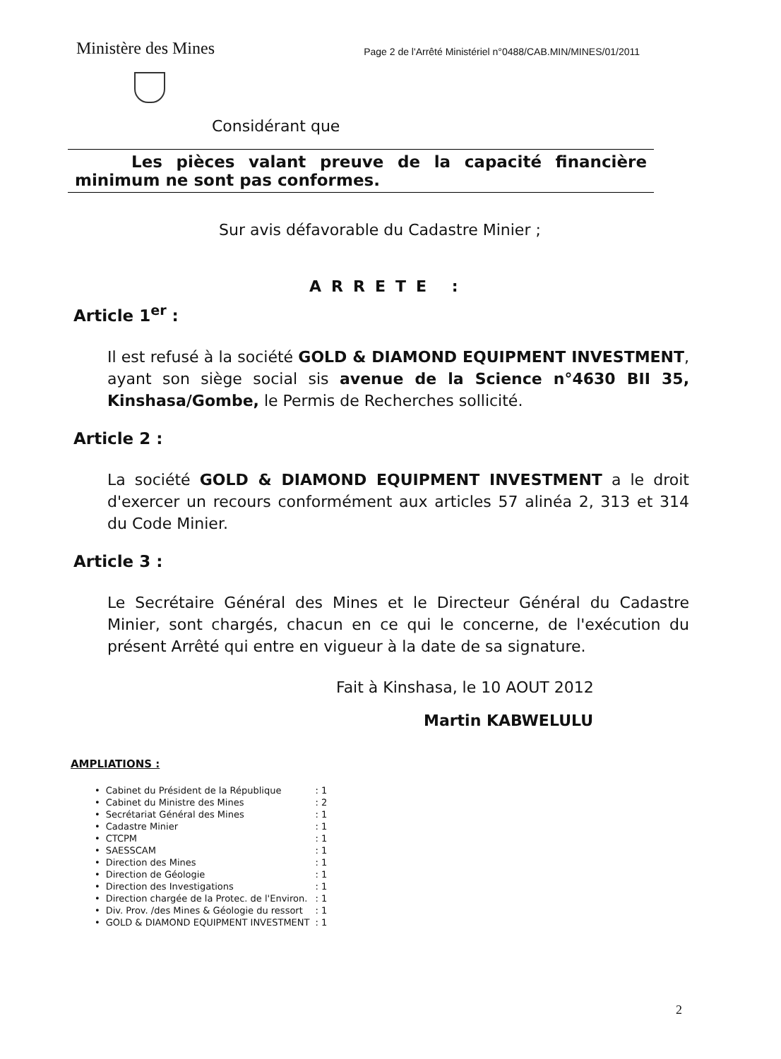Ministère des Mines
Page 2 de l'Arrêté Ministériel n°0488/CAB.MIN/MINES/01/2011
Considérant que
Les pièces valant preuve de la capacité financière minimum ne sont pas conformes.
Sur avis défavorable du Cadastre Minier ;
ARRETE :
Article 1<sup>er</sup> :
Il est refusé à la société GOLD & DIAMOND EQUIPMENT INVESTMENT, ayant son siège social sis avenue de la Science n°4630 BII 35, Kinshasa/Gombe, le Permis de Recherches sollicité.
Article 2 :
La société GOLD & DIAMOND EQUIPMENT INVESTMENT a le droit d'exercer un recours conformément aux articles 57 alinéa 2, 313 et 314 du Code Minier.
Article 3 :
Le Secrétaire Général des Mines et le Directeur Général du Cadastre Minier, sont chargés, chacun en ce qui le concerne, de l'exécution du présent Arrêté qui entre en vigueur à la date de sa signature.
Fait à Kinshasa, le 10 AOUT 2012
Martin KABWELULU
AMPLIATIONS :
| • | Cabinet du Président de la République | : 1 |
| • | Cabinet du Ministre des Mines | : 2 |
| • | Secrétariat Général des Mines | : 1 |
| • | Cadastre Minier | : 1 |
| • | CTCPM | : 1 |
| • | SAESSCAM | : 1 |
| • | Direction des Mines | : 1 |
| • | Direction de Géologie | : 1 |
| • | Direction des Investigations | : 1 |
| • | Direction chargée de la Protec. de l'Environ. | : 1 |
| • | Div. Prov. /des Mines & Géologie du ressort | : 1 |
| • | GOLD & DIAMOND EQUIPMENT INVESTMENT | : 1 |
2